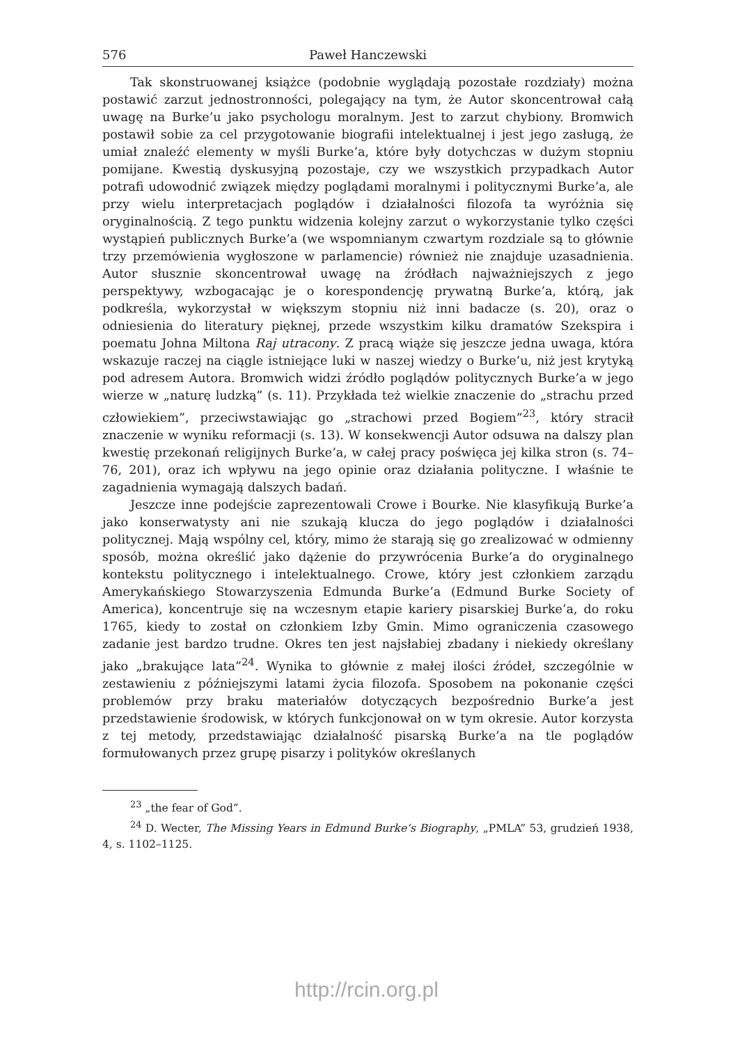576 Paweł Hanczewski
Tak skonstruowanej książce (podobnie wyglądają pozostałe rozdziały) można postawić zarzut jednostronności, polegający na tym, że Autor skoncentrował całą uwagę na Burke’u jako psychologu moralnym. Jest to zarzut chybiony. Bromwich postawił sobie za cel przygotowanie biografii intelektualnej i jest jego zasługą, że umiał znaleźć elementy w myśli Burke’a, które były dotychczas w dużym stopniu pomijane. Kwestią dyskusyjną pozostaje, czy we wszystkich przypadkach Autor potrafi udowodnić związek między poglądami moralnymi i politycznymi Burke’a, ale przy wielu interpretacjach poglądów i działalności filozofa ta wyróżnia się oryginalnością. Z tego punktu widzenia kolejny zarzut o wykorzystanie tylko części wystąpień publicznych Burke’a (we wspomnianym czwartym rozdziale są to głównie trzy przemówienia wygłoszone w parlamencie) również nie znajduje uzasadnienia. Autor słusznie skoncentrował uwagę na źródłach najważniejszych z jego perspektywy, wzbogacając je o korespondencję prywatną Burke’a, którą, jak podkreśla, wykorzystał w większym stopniu niż inni badacze (s. 20), oraz o odniesienia do literatury pięknej, przede wszystkim kilku dramatów Szekspira i poematu Johna Miltona Raj utracony. Z pracą wiąże się jeszcze jedna uwaga, która wskazuje raczej na ciągle istniejące luki w naszej wiedzy o Burke’u, niż jest krytyką pod adresem Autora. Bromwich widzi źródło poglądów politycznych Burke’a w jego wierze w „naturę ludzką” (s. 11). Przykłada też wielkie znaczenie do „strachu przed człowiekiem”, przeciwstawiając go „strachowi przed Bogiem”<sup>23</sup>, który stracił znaczenie w wyniku reformacji (s. 13). W konsekwencji Autor odsuwa na dalszy plan kwestię przekonań religijnych Burke’a, w całej pracy poświęca jej kilka stron (s. 74–76, 201), oraz ich wpływu na jego opinie oraz działania polityczne. I właśnie te zagadnienia wymagają dalszych badań.
Jeszcze inne podejście zaprezentowali Crowe i Bourke. Nie klasyfikują Burke’a jako konserwatysty ani nie szukają klucza do jego poglądów i działalności politycznej. Mają wspólny cel, który, mimo że starają się go zrealizować w odmienny sposób, można określić jako dążenie do przywrócenia Burke’a do oryginalnego kontekstu politycznego i intelektualnego. Crowe, który jest członkiem zarządu Amerykańskiego Stowarzyszenia Edmunda Burke’a (Edmund Burke Society of America), koncentruje się na wczesnym etapie kariery pisarskiej Burke’a, do roku 1765, kiedy to został on członkiem Izby Gmin. Mimo ograniczenia czasowego zadanie jest bardzo trudne. Okres ten jest najsłabiej zbadany i niekiedy określany jako „brakujące lata”<sup>24</sup>. Wynika to głównie z małej ilości źródeł, szczególnie w zestawieniu z późniejszymi latami życia filozofa. Sposobem na pokonanie części problemów przy braku materiałów dotyczących bezpośrednio Burke’a jest przedstawienie środowisk, w których funkcjonował on w tym okresie. Autor korzysta z tej metody, przedstawiając działalność pisarską Burke’a na tle poglądów formułowanych przez grupę pisarzy i polityków określanych
<sup>23</sup> „the fear of God”.
<sup>24</sup> D. Wecter, The Missing Years in Edmund Burke’s Biography, „PMLA” 53, grudzień 1938, 4, s. 1102–1125.
http://rcin.org.pl